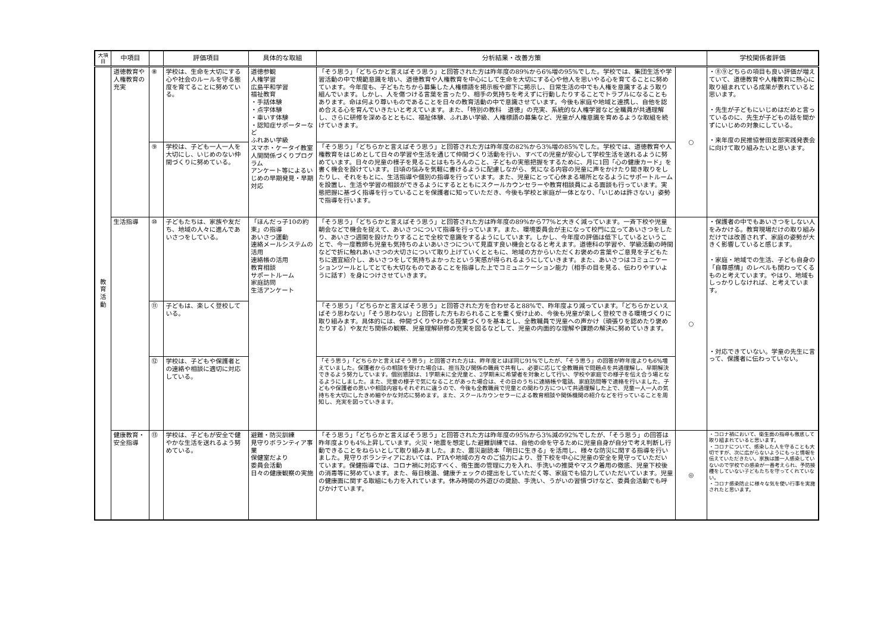| 大項目 | 中項目 | | 評価項目 | 具体的な取組 | 分析結果・改善方策 | | 学校関係者評価 |
| --- | --- | --- | --- | --- | --- | --- | --- |
| 教 育 活 動 | 道徳教育や人権教育の充実 | ⑧ | 学校は、生命を大切にする心や社会のルールを守る態度を育てることに努めている。 | 道徳参観 人権学習 広島平和学習 福祉教育 ・手話体験 ・点字体験 ・車いす体験 ・認知症サポーターなど ふれあい学級 スマホ・ケータイ教室 人間関係づくりプログラム アンケート等によるいじめの早期発見・早期対応 | 「そう思う」「どちらかと言えばそう思う」と回答された方は昨年度の89%から6%増の95%でした。学校では、集団生活や学習活動の中で規範意識を培い、道徳教育や人権教育を中心にして生命を大切にする心や他人を思いやる心を育てることに努めています。今年度も、子どもたちから募集した人権標語を掲示板や廊下に掲示し、日常生活の中でも人権を意識するよう取り組んでいます。しかし、人を傷つける言葉を言ったり、相手の気持ちを考えずに行動したりすることでトラブルになることもあります。命は何より尊いものであることを日々の教育活動の中で意識させています。今後も家庭や地域と連携し、自他を認め合える心を育んでいきたいと考えています。また、「特別の教科 道徳」の充実、系統的な人権学習など全職員が共通理解し、さらに研修を深めるとともに、福祉体験、ふれあい学級、人権標語の募集など、児童が人権意識を育めるような取組を続けていきます。 | ○ | ・⑧⑨どちらの項目も良い評価が増えていて、道徳教育や人権教育に熱心に取り組まれている成果が表れていると思います。 ・先生が子どもにいじめはだめと言っているのに、先生が子どもの話を聞かずにいじめの対象にしている。 ・来年度の民推協誉田支部実践発表会に向けて取り組みたいと思います。 |
| | | ⑨ | 学校は、子ども一人一人を大切にし、いじめのない仲間づくりに努めている。 | | 「そう思う」「どちらかと言えばそう思う」と回答された方は昨年度の82%から3%増の85%でした。学校では、道徳教育や人権教育をはじめとして日々の学習や生活を通じて仲間づくり活動を行い、すべての児童が安心して学校生活を送れるように努めています。日々の児童の様子を見ることはもちろんのこと、子どもの実態把握をするために、月に1回「心の健康カード」を書く機会を設けています。日頃の悩みを気軽に書けるように配慮しながら、気になる内容の児童に声をかけたり聞き取りをしたりし、それをもとに、生活指導や個別の指導を行っています。また、児童にとって心休まる場所となるようにサポートルームを設置し、生活や学習の相談ができるようにするとともにスクールカウンセラーや教育相談員による面談も行っています。実態把握に基づく指導を行っていることを保護者に知っていただき、今後も学校と家庭が一体となり、「いじめは許さない」姿勢で指導を行います。 | | |
| | 生活指導 | ⑩ | 子どもたちは、家族や友だち、地域の人々に進んであいさつをしている。 | 「ほんだっ子10の約束」の指導 あいさつ運動 連絡メールシステムの活用 連絡帳の活用 教育相談 サポートルーム 家庭訪問 生活アンケート | 「そう思う」「どちらかと言えばそう思う」と回答された方は昨年度の89%から77%と大きく減っています。一斉下校や児童朝会などで機会を捉えて、あいさつについて指導を行っています。また、環境委員会が主になって校門に立ってあいさつをしたり、あいさつ週間を設けたりすることで全校で意識をするようにしています。しかし、今年度の評価は低下しているということで、今一度教師も児童も気持ちのよいあいさつについて見直す良い機会となると考えます。道徳科の学習や、学級活動の時間などで折に触れあいさつの大切さについて取り上げていくとともに、地域の方からいただくお褒めの言葉やご意見を子どもたちに適宜紹介し、あいさつをして気持ちよかったという実感が得られるようにしていきます。また、あいさつはコミュニケーションツールとしてとても大切なものであることを指導した上でコミュニケーション能力（相手の目を見る、伝わりやすいように話す）を身につけさせていきます。 | ○ | ・保護者の中でもあいさつをしない人をみかける。教育現場だけの取り組みだけでは改善されず、家庭の姿勢が大きく影響していると感じます。 ・家庭・地域での生活、子ども自身の「自尊感情」のレベルも関わってくるものと考えています。やはり、地域もしっかりしなければ、と考えています。 ・対応できていない。学童の先生に言って、保護者に伝わっていない。 |
| | | ⑪ | 子どもは、楽しく登校している。 | | 「そう思う」「どちらかと言えばそう思う」と回答された方を合わせると88%で、昨年度より減っています。「どちらかといえばそう思わない」「そう思わない」と回答した方もおられることを重く受け止め、今後も児童が楽しく登校できる環境づくりに取り組みます。具体的には、仲間づくりやわかる授業づくりを基本とし、全教職員で児童への声かけ（頑張りを認めたり褒めたりする）や友だち関係の観察、児童理解研修の充実を図るなどして、児童の内面的な理解や課題の解決に努めていきます。 | | |
| | | ⑫ | 学校は、子どもや保護者との連絡や相談に適切に対応している。 | | 「そう思う」「どちらかと言えばそう思う」と回答された方は、昨年度とほぼ同じ91%でしたが、「そう思う」の回答が昨年度よりも6%増えていました。保護者からの相談を受けた場合は、担当及び関係の職員で共有し、必要に応じて全教職員で問題点を共通理解し、早期解決できるよう努力しています。個別懇談は、1学期末に全児童と、2学期末に希望者を対象として行い、学校や家庭での様子を伝え合う場となるようにしました。また、児童の様子で気になることがあった場合は、その日のうちに連絡帳や電話、家庭訪問等で連絡を行いました。子どもや保護者の思いや相談内容もそれぞれに違うので、今後も全教職員で児童との関わり方について共通理解した上で、児童一人一人の気持ちを大切にしたきめ細やかな対応に努めます。また、スクールカウンセラーによる教育相談や関係機関の紹介などを行っていることを周知し、充実を図っていきます。 | | |
| | 健康教育・安全指導 | ⑬ | 学校は、子どもが安全で健やかな生活を送れるよう努めている。 | 避難・防災訓練 見守りボランティア事業 保健室だより 委員会活動 日々の健康観察の実施 | 「そう思う」「どちらかと言えばそう思う」と回答された方は昨年度の95%から3%減の92%でしたが、「そう思う」の回答は昨年度よりも4%上昇しています。火災・地震を想定した避難訓練では、自他の命を守るために児童自身が自分で考え判断し行動できることをねらいとして取り組みました。また、震災副読本「明日に生きる」を活用し、様々な防災に関する指導を行いました。見守りボランティアにおいては、PTAや地域の方々のご協力により、登下校を中心に児童の安全を見守っていただいています。保健指導では、コロナ禍に対応すべく、衛生面の管理に力を入れ、手洗いの推奨やマスク着用の徹底、児童下校後の消毒等に努めています。また、毎日検温、健康チェックの提出をしていただく等、家庭でも協力していただいています。児童の健康面に関する取組にも力を入れています。休み時間の外遊びの奨励、手洗い、うがいの習慣づけなど、委員会活動でも呼びかけています。 | ◎ | ・コロナ禍において、衛生面の指導も徹底して取り組まれていると思います。 ・コロナについて、感染した人を守ることも大切ですが、次に広がらないようにもっと情報を伝えていただきたい。家族は誰一人感染していないので学校での感染が一番考えられ、予防接種をしていない子どもたちを守ってくれていない。 ・コロナ感染防止に様々な気を使い行事を実施されたと思います。 |